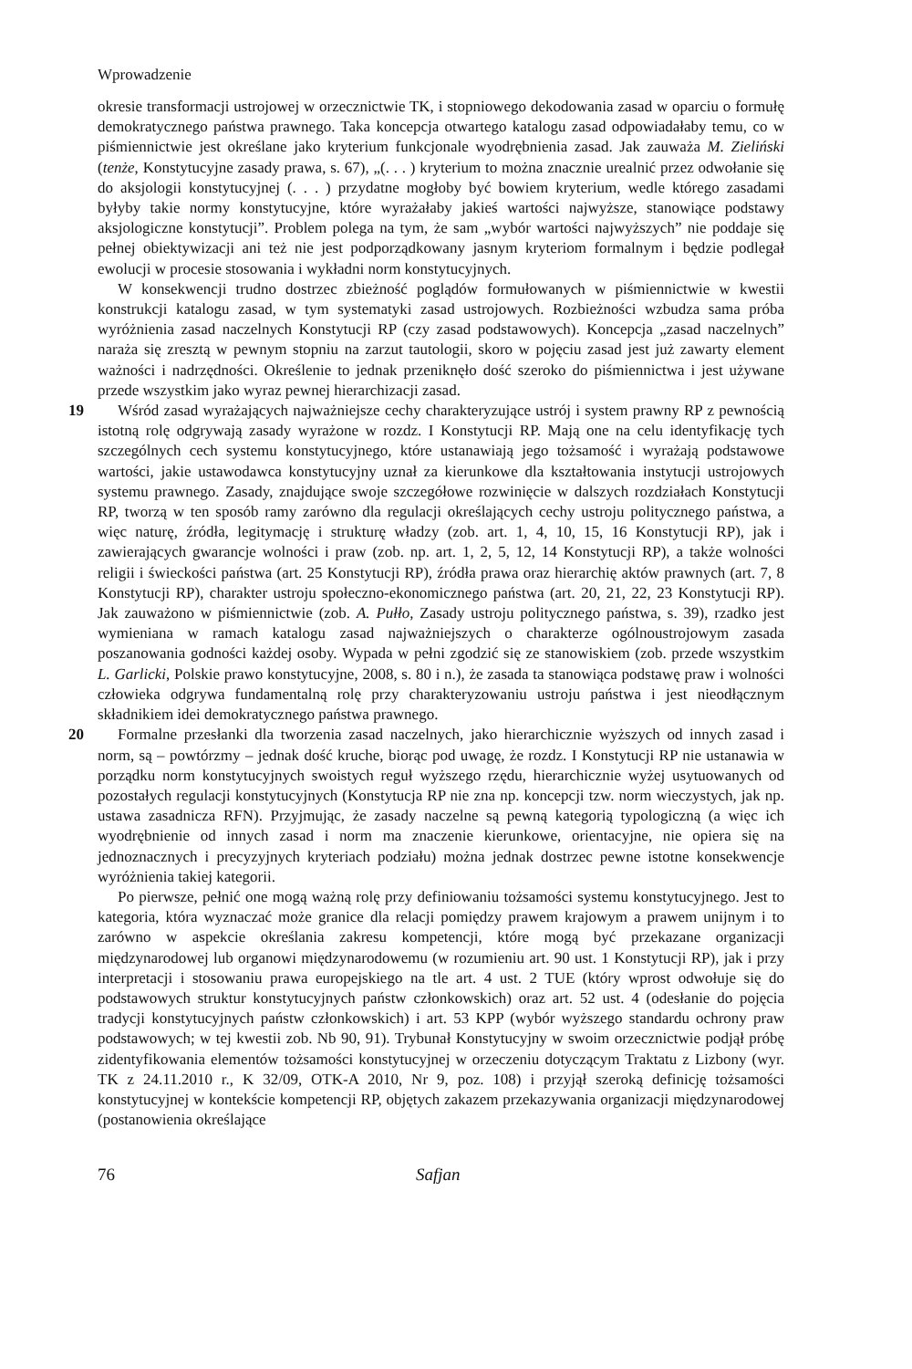Wprowadzenie
okresie transformacji ustrojowej w orzecznictwie TK, i stopniowego dekodowania zasad w oparciu o formułę demokratycznego państwa prawnego. Taka koncepcja otwartego katalogu zasad odpowiadałaby temu, co w piśmiennictwie jest określane jako kryterium funkcjonale wyodrębnienia zasad. Jak zauważa M. Zieliński (tenże, Konstytucyjne zasady prawa, s. 67), „(. . . ) kryterium to można znacznie urealnić przez odwołanie się do aksjologii konstytucyjnej (. . . ) przydatne mogłoby być bowiem kryterium, wedle którego zasadami byłyby takie normy konstytucyjne, które wyrażałaby jakieś wartości najwyższe, stanowiące podstawy aksjologiczne konstytucji”. Problem polega na tym, że sam „wybór wartości najwyższych” nie poddaje się pełnej obiektywizacji ani też nie jest podporządkowany jasnym kryteriom formalnym i będzie podlegał ewolucji w procesie stosowania i wykładni norm konstytucyjnych.
W konsekwencji trudno dostrzec zbieżność poglądów formułowanych w piśmiennictwie w kwestii konstrukcji katalogu zasad, w tym systematyki zasad ustrojowych. Rozbieżności wzbudza sama próba wyróżnienia zasad naczelnych Konstytucji RP (czy zasad podstawowych). Koncepcja „zasad naczelnych” naraża się zresztą w pewnym stopniu na zarzut tautologii, skoro w pojęciu zasad jest już zawarty element ważności i nadrzędności. Określenie to jednak przeniknęło dość szeroko do piśmiennictwa i jest używane przede wszystkim jako wyraz pewnej hierarchizacji zasad.
19 Wśród zasad wyrażających najważniejsze cechy charakteryzujące ustrój i system prawny RP z pewnością istotną rolę odgrywają zasady wyrażone w rozdz. I Konstytucji RP. Mają one na celu identyfikację tych szczególnych cech systemu konstytucyjnego, które ustanawiają jego tożsamość i wyrażają podstawowe wartości, jakie ustawodawca konstytucyjny uznał za kierunkowe dla kształtowania instytucji ustrojowych systemu prawnego. Zasady, znajdujące swoje szczegółowe rozwinięcie w dalszych rozdziałach Konstytucji RP, tworzą w ten sposób ramy zarówno dla regulacji określających cechy ustroju politycznego państwa, a więc naturę, źródła, legitymację i strukturę władzy (zob. art. 1, 4, 10, 15, 16 Konstytucji RP), jak i zawierających gwarancje wolności i praw (zob. np. art. 1, 2, 5, 12, 14 Konstytucji RP), a także wolności religii i świeckości państwa (art. 25 Konstytucji RP), źródła prawa oraz hierarchię aktów prawnych (art. 7, 8 Konstytucji RP), charakter ustroju społeczno-ekonomicznego państwa (art. 20, 21, 22, 23 Konstytucji RP). Jak zauważono w piśmiennictwie (zob. A. Pułło, Zasady ustroju politycznego państwa, s. 39), rzadko jest wymieniana w ramach katalogu zasad najważniejszych o charakterze ogólnoustrojowym zasada poszanowania godności każdej osoby. Wypada w pełni zgodzić się ze stanowiskiem (zob. przede wszystkim L. Garlicki, Polskie prawo konstytucyjne, 2008, s. 80 i n.), że zasada ta stanowiąca podstawę praw i wolności człowieka odgrywa fundamentalną rolę przy charakteryzowaniu ustroju państwa i jest nieodłącznym składnikiem idei demokratycznego państwa prawnego.
20 Formalne przesłanki dla tworzenia zasad naczelnych, jako hierarchicznie wyższych od innych zasad i norm, są – powtórzmy – jednak dość kruche, biorąc pod uwagę, że rozdz. I Konstytucji RP nie ustanawia w porządku norm konstytucyjnych swoistych reguł wyższego rzędu, hierarchicznie wyżej usytuowanych od pozostałych regulacji konstytucyjnych (Konstytucja RP nie zna np. koncepcji tzw. norm wieczystych, jak np. ustawa zasadnicza RFN). Przyjmując, że zasady naczelne są pewną kategorią typologiczną (a więc ich wyodrębnienie od innych zasad i norm ma znaczenie kierunkowe, orientacyjne, nie opiera się na jednoznacznych i precyzyjnych kryteriach podziału) można jednak dostrzec pewne istotne konsekwencje wyróżnienia takiej kategorii.
Po pierwsze, pełnić one mogą ważną rolę przy definiowaniu tożsamości systemu konstytucyjnego. Jest to kategoria, która wyznaczać może granice dla relacji pomiędzy prawem krajowym a prawem unijnym i to zarówno w aspekcie określania zakresu kompetencji, które mogą być przekazane organizacji międzynarodowej lub organowi międzynarodowemu (w rozumieniu art. 90 ust. 1 Konstytucji RP), jak i przy interpretacji i stosowaniu prawa europejskiego na tle art. 4 ust. 2 TUE (który wprost odwołuje się do podstawowych struktur konstytucyjnych państw członkowskich) oraz art. 52 ust. 4 (odesłanie do pojęcia tradycji konstytucyjnych państw członkowskich) i art. 53 KPP (wybór wyższego standardu ochrony praw podstawowych; w tej kwestii zob. Nb 90, 91). Trybunał Konstytucyjny w swoim orzecznictwie podjął próbę zidentyfikowania elementów tożsamości konstytucyjnej w orzeczeniu dotyczącym Traktatu z Lizbony (wyr. TK z 24.11.2010 r., K 32/09, OTK-A 2010, Nr 9, poz. 108) i przyjął szeroką definicję tożsamości konstytucyjnej w kontekście kompetencji RP, objętych zakazem przekazywania organizacji międzynarodowej (postanowienia określające
76 Safjan